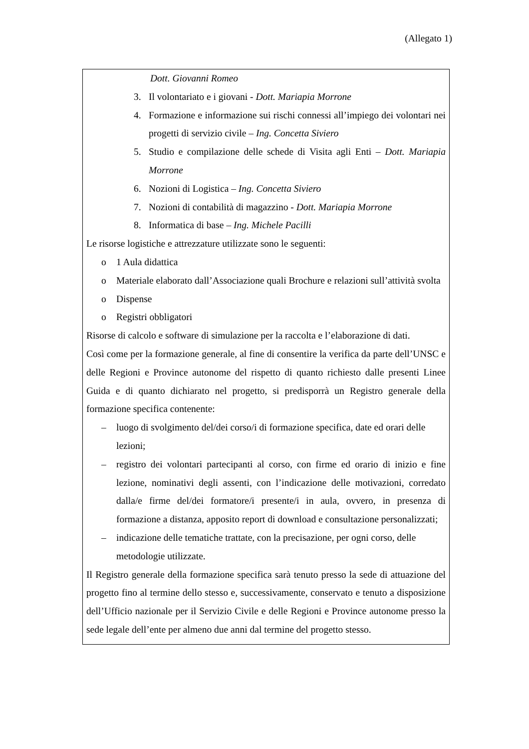(Allegato 1)
Dott. Giovanni Romeo
3. Il volontariato e i giovani - Dott. Mariapia Morrone
4. Formazione e informazione sui rischi connessi all’impiego dei volontari nei progetti di servizio civile – Ing. Concetta Siviero
5. Studio e compilazione delle schede di Visita agli Enti – Dott. Mariapia Morrone
6. Nozioni di Logistica – Ing. Concetta Siviero
7. Nozioni di contabilità di magazzino - Dott. Mariapia Morrone
8. Informatica di base – Ing. Michele Pacilli
Le risorse logistiche e attrezzature utilizzate sono le seguenti:
o 1 Aula didattica
o Materiale elaborato dall’Associazione quali Brochure e relazioni sull’attività svolta
o Dispense
o Registri obbligatori
Risorse di calcolo e software di simulazione per la raccolta e l’elaborazione di dati.
Così come per la formazione generale, al fine di consentire la verifica da parte dell’UNSC e delle Regioni e Province autonome del rispetto di quanto richiesto dalle presenti Linee Guida e di quanto dichiarato nel progetto, si predisporrà un Registro generale della formazione specifica contenente:
– luogo di svolgimento del/dei corso/i di formazione specifica, date ed orari delle lezioni;
– registro dei volontari partecipanti al corso, con firme ed orario di inizio e fine lezione, nominativi degli assenti, con l’indicazione delle motivazioni, corredato dalla/e firme del/dei formatore/i presente/i in aula, ovvero, in presenza di formazione a distanza, apposito report di download e consultazione personalizzati;
– indicazione delle tematiche trattate, con la precisazione, per ogni corso, delle metodologie utilizzate.
Il Registro generale della formazione specifica sarà tenuto presso la sede di attuazione del progetto fino al termine dello stesso e, successivamente, conservato e tenuto a disposizione dell’Ufficio nazionale per il Servizio Civile e delle Regioni e Province autonome presso la sede legale dell’ente per almeno due anni dal termine del progetto stesso.